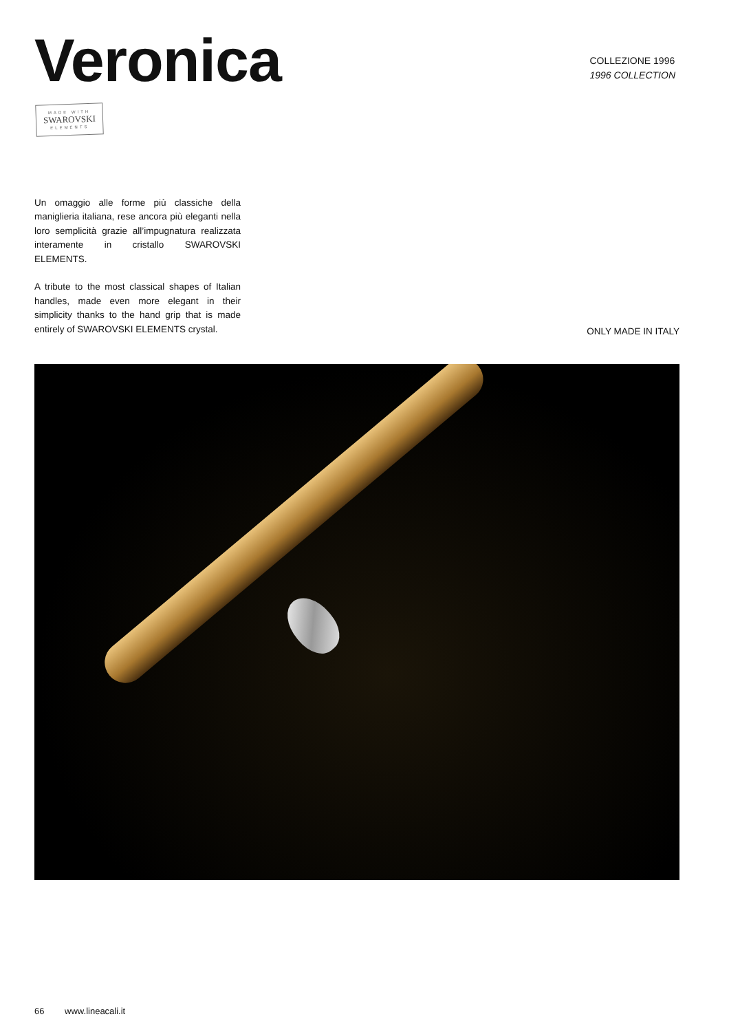Veronica
COLLEZIONE 1996
1996 COLLECTION
MADE WITH
SWAROVSKI
ELEMENTS
Un omaggio alle forme più classiche della maniglieria italiana, rese ancora più eleganti nella loro semplicità grazie all’impugnatura realizzata interamente in cristallo SWAROVSKI ELEMENTS.
A tribute to the most classical shapes of Italian handles, made even more elegant in their simplicity thanks to the hand grip that is made entirely of SWAROVSKI ELEMENTS crystal.
ONLY MADE IN ITALY
66 www.lineacali.it